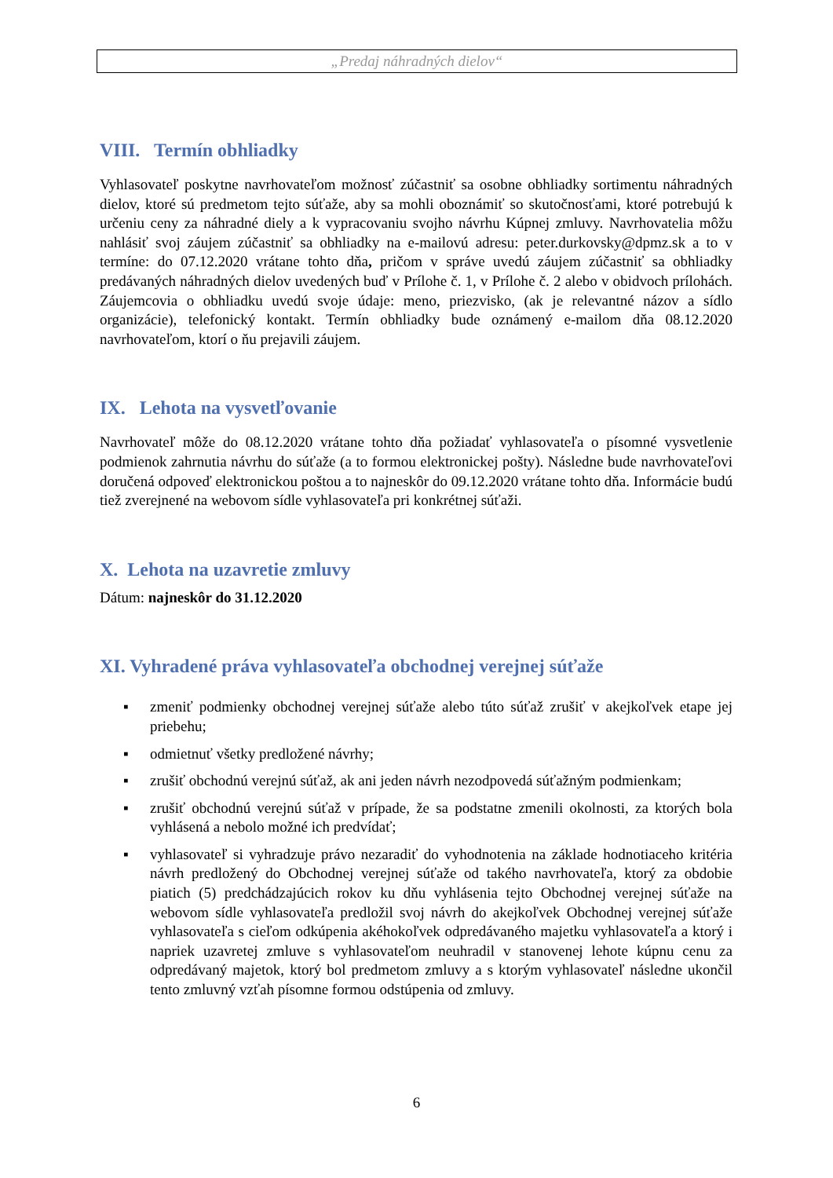„Predaj náhradných dielov“
VIII. Termín obhliadky
Vyhlasovateľ poskytne navrhovateľom možnosť zúčastniť sa osobne obhliadky sortimentu náhradných dielov, ktoré sú predmetom tejto súťaže, aby sa mohli oboznámiť so skutočnosťami, ktoré potrebujú k určeniu ceny za náhradné diely a k vypracovaniu svojho návrhu Kúpnej zmluvy. Navrhovatelia môžu nahlásiť svoj záujem zúčastniť sa obhliadky na e-mailovú adresu: peter.durkovsky@dpmz.sk a to v termíne: do 07.12.2020 vrátane tohto dňa, pričom v správe uvedú záujem zúčastniť sa obhliadky predávaných náhradných dielov uvedených buď v Prílohe č. 1, v Prílohe č. 2 alebo v obidvoch prílohách. Záujemcovia o obhliadku uvedú svoje údaje: meno, priezvisko, (ak je relevantné názov a sídlo organizácie), telefonický kontakt. Termín obhliadky bude oznámený e-mailom dňa 08.12.2020 navrhovateľom, ktorí o ňu prejavili záujem.
IX. Lehota na vysvetľovanie
Navrhovateľ môže do 08.12.2020 vrátane tohto dňa požiadať vyhlasovateľa o písomné vysvetlenie podmienok zahrnutia návrhu do súťaže (a to formou elektronickej pošty). Následne bude navrhovateľovi doručená odpoveď elektronickou poštou a to najneskôr do 09.12.2020 vrátane tohto dňa. Informácie budú tiež zverejnené na webovom sídle vyhlasovateľa pri konkrétnej súťaži.
X. Lehota na uzavretie zmluvy
Dátum: najneskôr do 31.12.2020
XI. Vyhradené práva vyhlasovateľa obchodnej verejnej súťaže
▪ zmeniť podmienky obchodnej verejnej súťaže alebo túto súťaž zrušiť v akejkoľvek etape jej priebehu;
▪ odmietnuť všetky predložené návrhy;
▪ zrušiť obchodnú verejnú súťaž, ak ani jeden návrh nezodpovedá súťažným podmienkam;
▪ zrušiť obchodnú verejnú súťaž v prípade, že sa podstatne zmenili okolnosti, za ktorých bola vyhlásená a nebolo možné ich predvídať;
▪ vyhlasovateľ si vyhradzuje právo nezaradiť do vyhodnotenia na základe hodnotiaceho kritéria návrh predložený do Obchodnej verejnej súťaže od takého navrhovateľa, ktorý za obdobie piatich (5) predchádzajúcich rokov ku dňu vyhlásenia tejto Obchodnej verejnej súťaže na webovom sídle vyhlasovateľa predložil svoj návrh do akejkoľvek Obchodnej verejnej súťaže vyhlasovateľa s cieľom odkúpenia akéhokoľvek odpredávaného majetku vyhlasovateľa a ktorý i napriek uzavretej zmluve s vyhlasovateľom neuhradil v stanovenej lehote kúpnu cenu za odpredávaný majetok, ktorý bol predmetom zmluvy a s ktorým vyhlasovateľ následne ukončil tento zmluvný vzťah písomne formou odstúpenia od zmluvy.
6